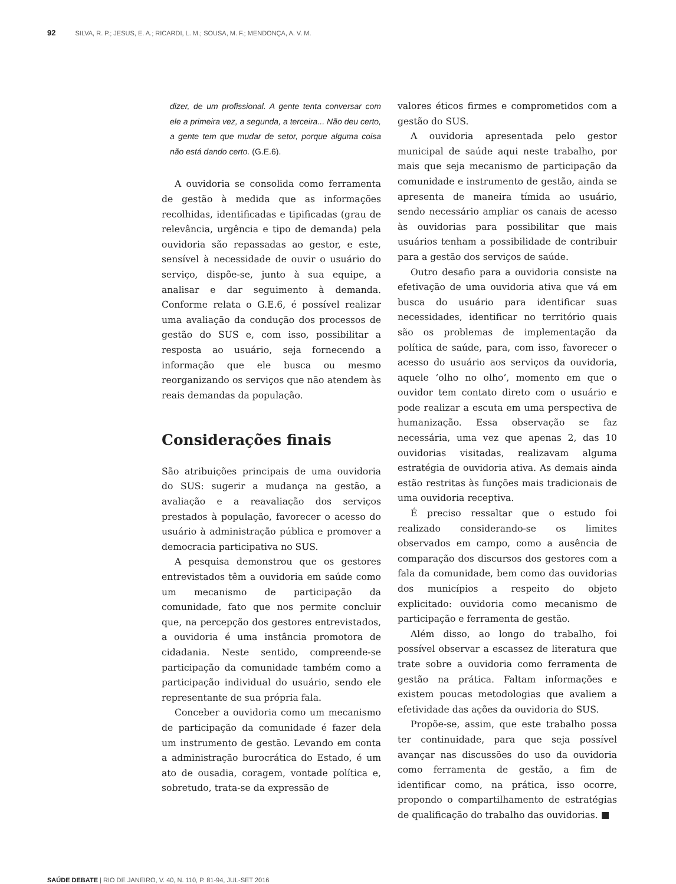92 SILVA, R. P.; JESUS, E. A.; RICARDI, L. M.; SOUSA, M. F.; MENDONÇA, A. V. M.
dizer, de um profissional. A gente tenta conversar com ele a primeira vez, a segunda, a terceira... Não deu certo, a gente tem que mudar de setor, porque alguma coisa não está dando certo. (G.E.6).
A ouvidoria se consolida como ferramenta de gestão à medida que as informações recolhidas, identificadas e tipificadas (grau de relevância, urgência e tipo de demanda) pela ouvidoria são repassadas ao gestor, e este, sensível à necessidade de ouvir o usuário do serviço, dispõe-se, junto à sua equipe, a analisar e dar seguimento à demanda. Conforme relata o G.E.6, é possível realizar uma avaliação da condução dos processos de gestão do SUS e, com isso, possibilitar a resposta ao usuário, seja fornecendo a informação que ele busca ou mesmo reorganizando os serviços que não atendem às reais demandas da população.
Considerações finais
São atribuições principais de uma ouvidoria do SUS: sugerir a mudança na gestão, a avaliação e a reavaliação dos serviços prestados à população, favorecer o acesso do usuário à administração pública e promover a democracia participativa no SUS.
A pesquisa demonstrou que os gestores entrevistados têm a ouvidoria em saúde como um mecanismo de participação da comunidade, fato que nos permite concluir que, na percepção dos gestores entrevistados, a ouvidoria é uma instância promotora de cidadania. Neste sentido, compreende-se participação da comunidade também como a participação individual do usuário, sendo ele representante de sua própria fala.
Conceber a ouvidoria como um mecanismo de participação da comunidade é fazer dela um instrumento de gestão. Levando em conta a administração burocrática do Estado, é um ato de ousadia, coragem, vontade política e, sobretudo, trata-se da expressão de
valores éticos firmes e comprometidos com a gestão do SUS.
A ouvidoria apresentada pelo gestor municipal de saúde aqui neste trabalho, por mais que seja mecanismo de participação da comunidade e instrumento de gestão, ainda se apresenta de maneira tímida ao usuário, sendo necessário ampliar os canais de acesso às ouvidorias para possibilitar que mais usuários tenham a possibilidade de contribuir para a gestão dos serviços de saúde.
Outro desafio para a ouvidoria consiste na efetivação de uma ouvidoria ativa que vá em busca do usuário para identificar suas necessidades, identificar no território quais são os problemas de implementação da política de saúde, para, com isso, favorecer o acesso do usuário aos serviços da ouvidoria, aquele ‘olho no olho’, momento em que o ouvidor tem contato direto com o usuário e pode realizar a escuta em uma perspectiva de humanização. Essa observação se faz necessária, uma vez que apenas 2, das 10 ouvidorias visitadas, realizavam alguma estratégia de ouvidoria ativa. As demais ainda estão restritas às funções mais tradicionais de uma ouvidoria receptiva.
É preciso ressaltar que o estudo foi realizado considerando-se os limites observados em campo, como a ausência de comparação dos discursos dos gestores com a fala da comunidade, bem como das ouvidorias dos municípios a respeito do objeto explicitado: ouvidoria como mecanismo de participação e ferramenta de gestão.
Além disso, ao longo do trabalho, foi possível observar a escassez de literatura que trate sobre a ouvidoria como ferramenta de gestão na prática. Faltam informações e existem poucas metodologias que avaliem a efetividade das ações da ouvidoria do SUS.
Propõe-se, assim, que este trabalho possa ter continuidade, para que seja possível avançar nas discussões do uso da ouvidoria como ferramenta de gestão, a fim de identificar como, na prática, isso ocorre, propondo o compartilhamento de estratégias de qualificação do trabalho das ouvidorias. ■
SAÚDE DEBATE | RIO DE JANEIRO, V. 40, N. 110, P. 81-94, JUL-SET 2016